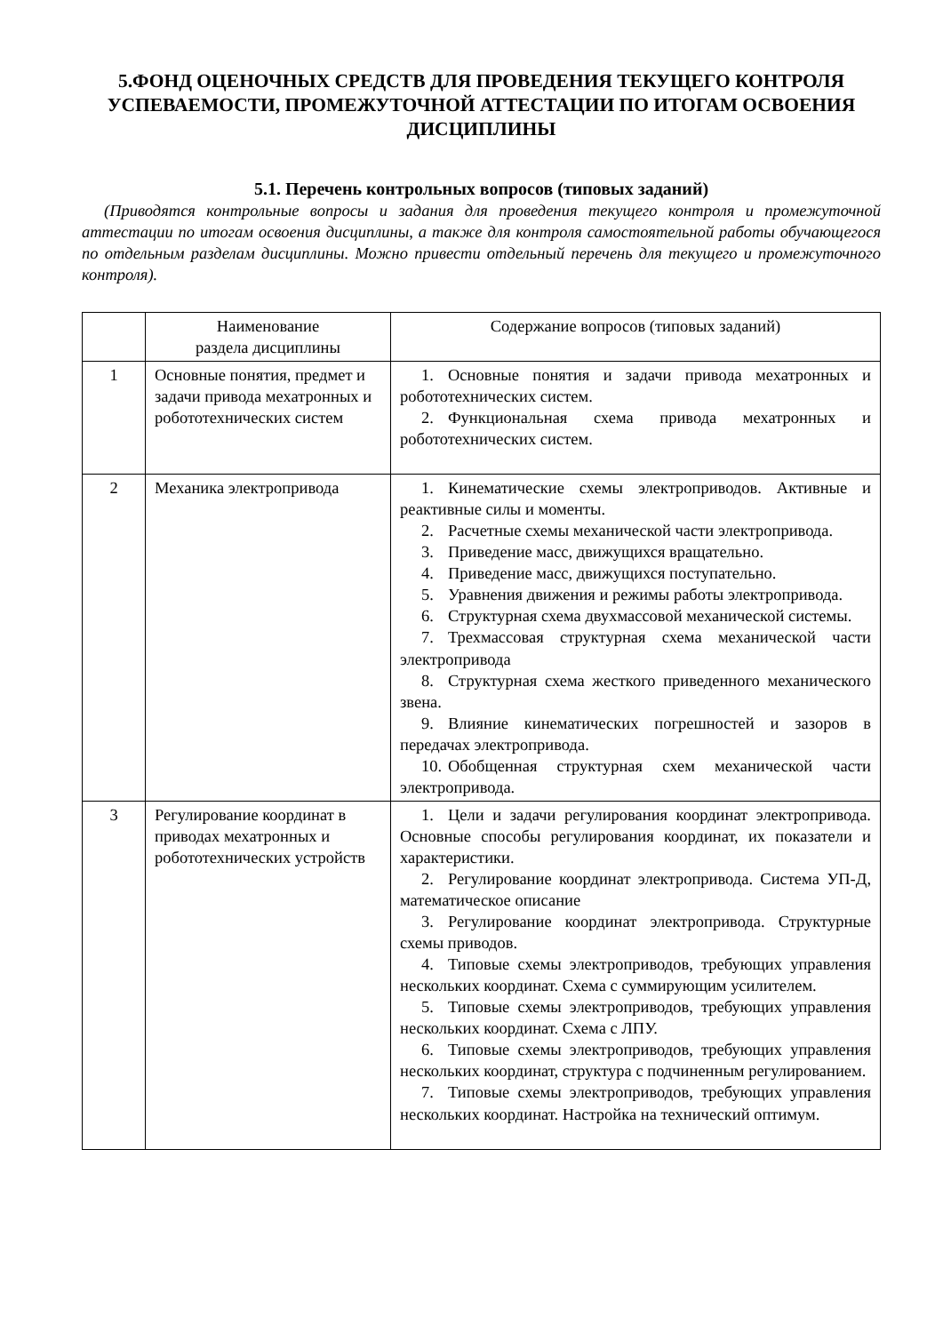5.ФОНД ОЦЕНОЧНЫХ СРЕДСТВ ДЛЯ ПРОВЕДЕНИЯ ТЕКУЩЕГО КОНТРОЛЯ УСПЕВАЕМОСТИ, ПРОМЕЖУТОЧНОЙ АТТЕСТАЦИИ ПО ИТОГАМ ОСВОЕНИЯ ДИСЦИПЛИНЫ
5.1. Перечень контрольных вопросов (типовых заданий)
(Приводятся контрольные вопросы и задания для проведения текущего контроля и промежуточной аттестации по итогам освоения дисциплины, а также для контроля самостоятельной работы обучающегося по отдельным разделам дисциплины. Можно привести отдельный перечень для текущего и промежуточного контроля).
| | Наименование раздела дисциплины | Содержание вопросов (типовых заданий) |
| 1 | Основные понятия, предмет и задачи привода мехатронных и робототехнических систем | 1. Основные понятия и задачи привода мехатронных и робототехнических систем. 2. Функциональная схема привода мехатронных и робототехнических систем. |
| 2 | Механика электропривода | 1. Кинематические схемы электроприводов. Активные и реактивные силы и моменты. 2. Расчетные схемы механической части электропривода. 3. Приведение масс, движущихся вращательно. 4. Приведение масс, движущихся поступательно. 5. Уравнения движения и режимы работы электропривода. 6. Структурная схема двухмассовой механической системы. 7. Трехмассовая структурная схема механической части электропривода 8. Структурная схема жесткого приведенного механического звена. 9. Влияние кинематических погрешностей и зазоров в передачах электропривода. 10. Обобщенная структурная схем механической части электропривода. |
| 3 | Регулирование координат в приводах мехатронных и робототехнических устройств | 1. Цели и задачи регулирования координат электропривода. Основные способы регулирования координат, их показатели и характеристики. 2. Регулирование координат электропривода. Система УП-Д, математическое описание 3. Регулирование координат электропривода. Структурные схемы приводов. 4. Типовые схемы электроприводов, требующих управления нескольких координат. Схема с суммирующим усилителем. 5. Типовые схемы электроприводов, требующих управления нескольких координат. Схема с ЛПУ. 6. Типовые схемы электроприводов, требующих управления нескольких координат, структура с подчиненным регулированием. 7. Типовые схемы электроприводов, требующих управления нескольких координат. Настройка на технический оптимум. |